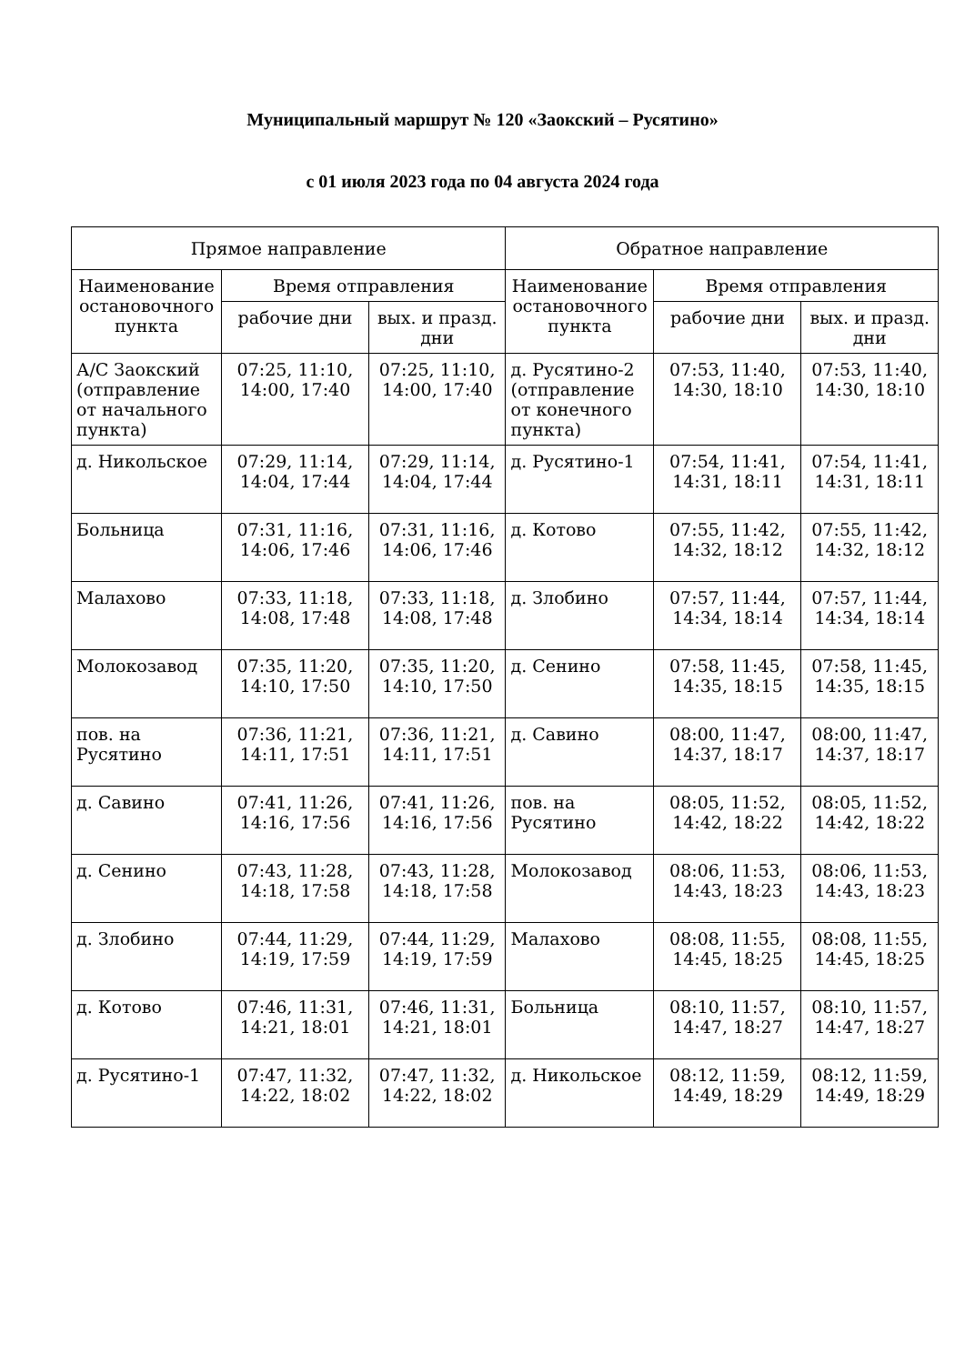Муниципальный маршрут № 120 «Заокский – Русятино»
с 01 июля 2023 года по 04 августа 2024 года
| Прямое направление | | | Обратное направление | | |
| --- | --- | --- | --- | --- | --- |
| Наименование остановочного пункта | Время отправления | | Наименование остановочного пункта | Время отправления | |
| | рабочие дни | вых. и празд. дни | | рабочие дни | вых. и празд. дни |
| А/С Заокский (отправление от начального пункта) | 07:25, 11:10, 14:00, 17:40 | 07:25, 11:10, 14:00, 17:40 | д. Русятино-2 (отправление от конечного пункта) | 07:53, 11:40, 14:30, 18:10 | 07:53, 11:40, 14:30, 18:10 |
| д. Никольское | 07:29, 11:14, 14:04, 17:44 | 07:29, 11:14, 14:04, 17:44 | д. Русятино-1 | 07:54, 11:41, 14:31, 18:11 | 07:54, 11:41, 14:31, 18:11 |
| Больница | 07:31, 11:16, 14:06, 17:46 | 07:31, 11:16, 14:06, 17:46 | д. Котово | 07:55, 11:42, 14:32, 18:12 | 07:55, 11:42, 14:32, 18:12 |
| Малахово | 07:33, 11:18, 14:08, 17:48 | 07:33, 11:18, 14:08, 17:48 | д. Злобино | 07:57, 11:44, 14:34, 18:14 | 07:57, 11:44, 14:34, 18:14 |
| Молокозавод | 07:35, 11:20, 14:10, 17:50 | 07:35, 11:20, 14:10, 17:50 | д. Сенино | 07:58, 11:45, 14:35, 18:15 | 07:58, 11:45, 14:35, 18:15 |
| пов. на Русятино | 07:36, 11:21, 14:11, 17:51 | 07:36, 11:21, 14:11, 17:51 | д. Савино | 08:00, 11:47, 14:37, 18:17 | 08:00, 11:47, 14:37, 18:17 |
| д. Савино | 07:41, 11:26, 14:16, 17:56 | 07:41, 11:26, 14:16, 17:56 | пов. на Русятино | 08:05, 11:52, 14:42, 18:22 | 08:05, 11:52, 14:42, 18:22 |
| д. Сенино | 07:43, 11:28, 14:18, 17:58 | 07:43, 11:28, 14:18, 17:58 | Молокозавод | 08:06, 11:53, 14:43, 18:23 | 08:06, 11:53, 14:43, 18:23 |
| д. Злобино | 07:44, 11:29, 14:19, 17:59 | 07:44, 11:29, 14:19, 17:59 | Малахово | 08:08, 11:55, 14:45, 18:25 | 08:08, 11:55, 14:45, 18:25 |
| д. Котово | 07:46, 11:31, 14:21, 18:01 | 07:46, 11:31, 14:21, 18:01 | Больница | 08:10, 11:57, 14:47, 18:27 | 08:10, 11:57, 14:47, 18:27 |
| д. Русятино-1 | 07:47, 11:32, 14:22, 18:02 | 07:47, 11:32, 14:22, 18:02 | д. Никольское | 08:12, 11:59, 14:49, 18:29 | 08:12, 11:59, 14:49, 18:29 |